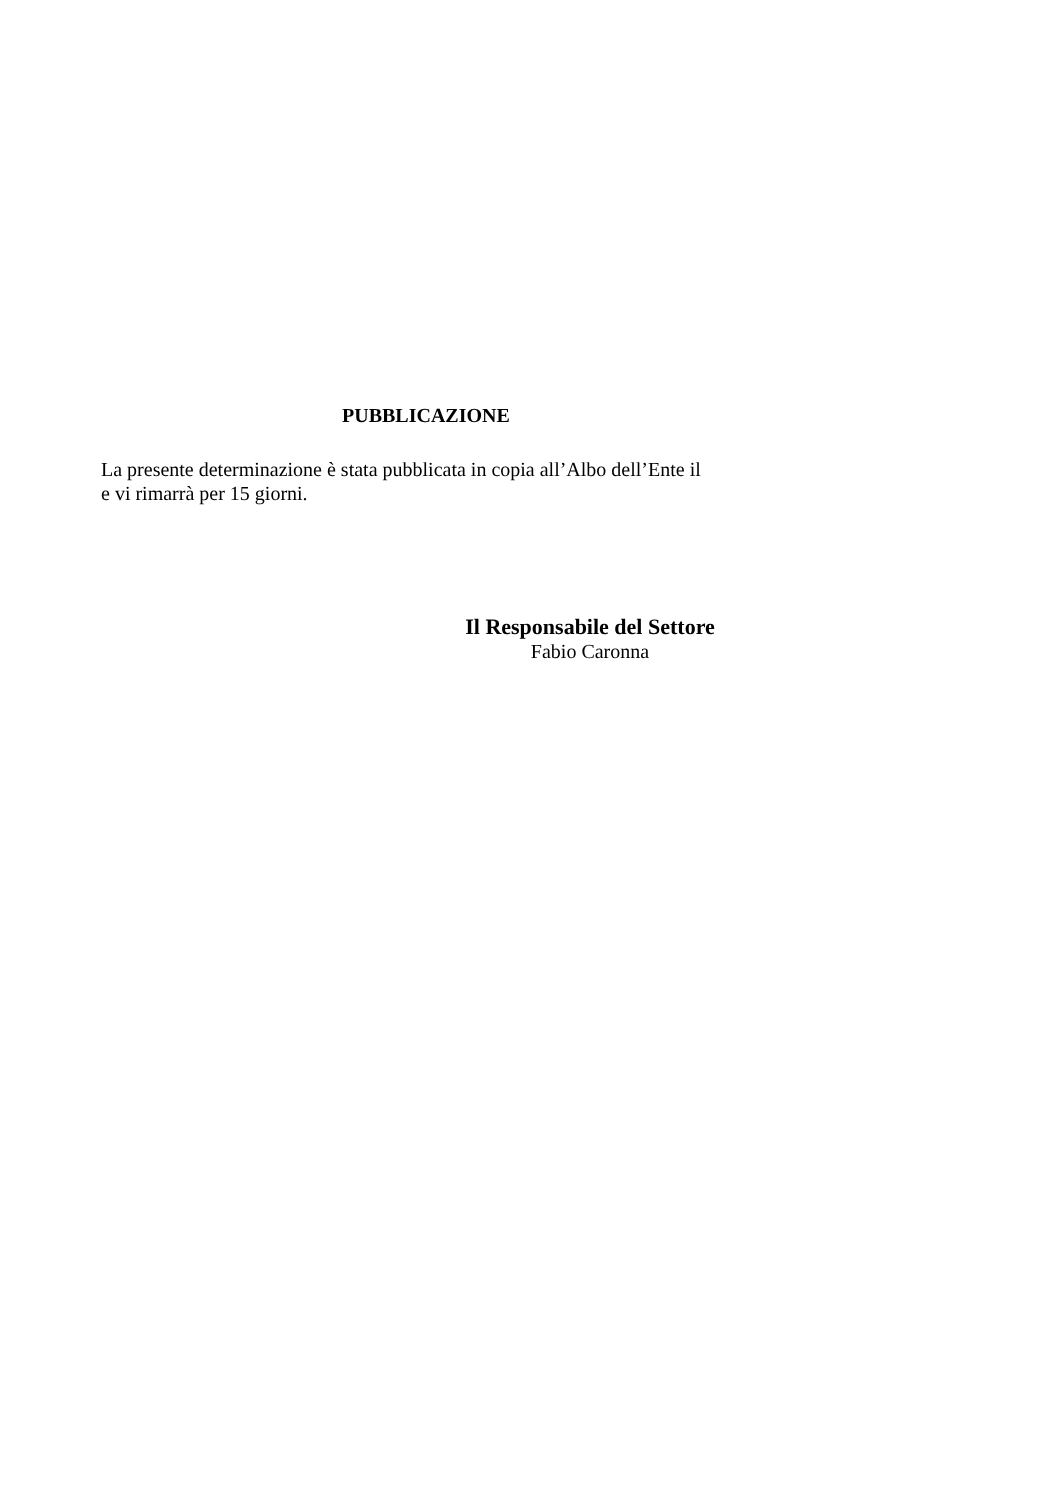PUBBLICAZIONE
La presente determinazione è stata pubblicata in copia all’Albo dell’Ente il
e vi rimarrà per 15 giorni.
Il Responsabile del Settore
Fabio Caronna